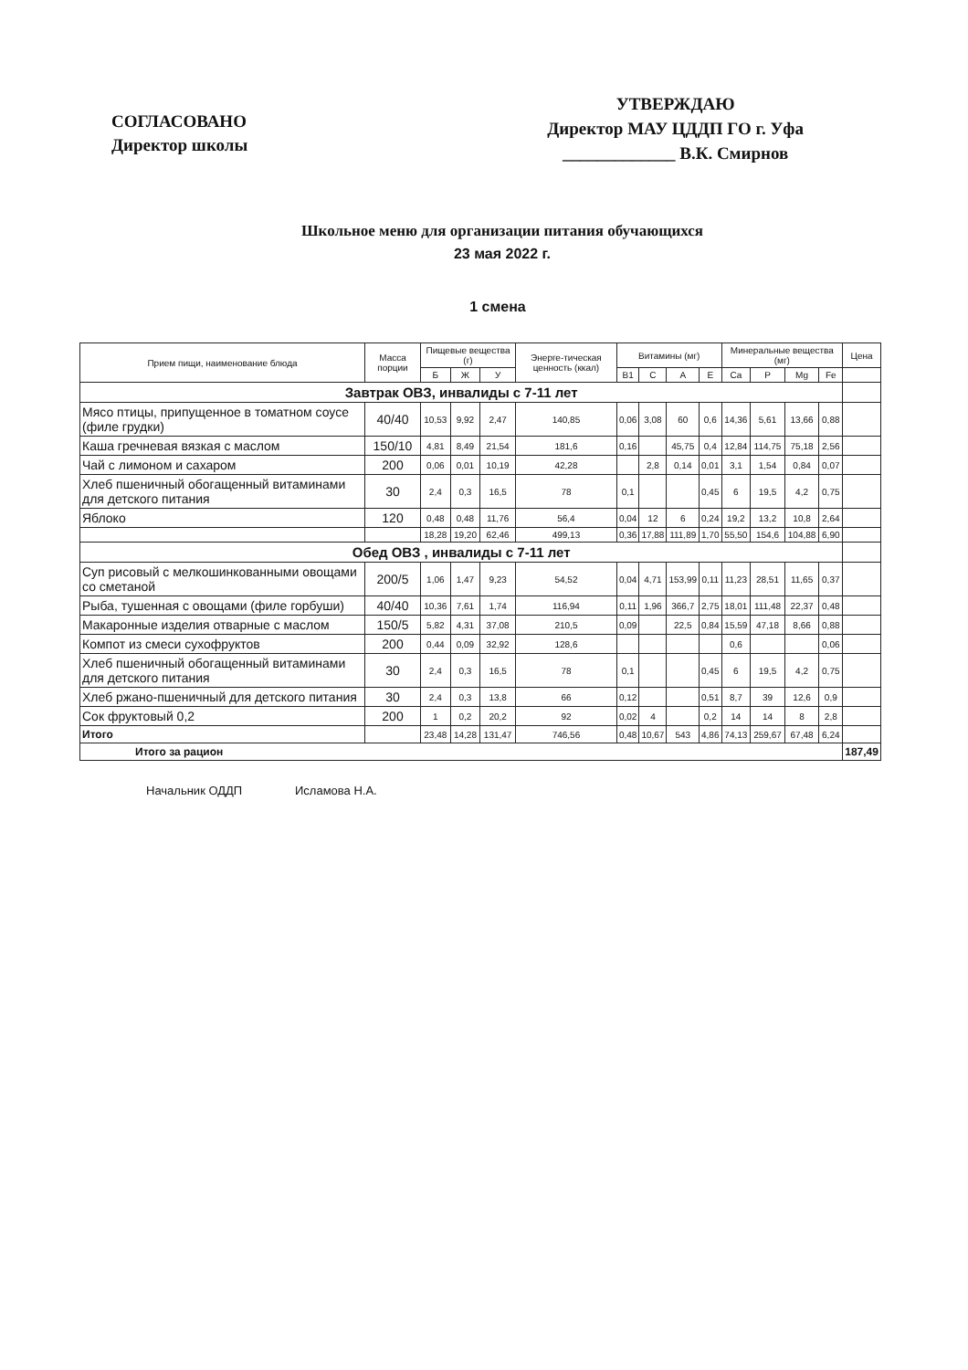СОГЛАСОВАНО
Директор школы
УТВЕРЖДАЮ
Директор МАУ ЦДДП ГО г. Уфа
_____________ В.К. Смирнов
Школьное меню для организации питания обучающихся
23 мая 2022 г.
1 смена
| Прием пищи, наименование блюда | Масса порции | Пищевые вещества (г) | | | Энерге-тическая ценность (ккал) | Витамины (мг) | | | | Минеральные вещества (мг) | | | | Цена |
| --- | --- | --- | --- | --- | --- | --- | --- | --- | --- | --- | --- | --- | --- | --- |
| | | Б | Ж | У | | B1 | C | A | E | Ca | P | Mg | Fe | |
| Завтрак ОВЗ, инвалиды с 7-11 лет | | | | | | | | | | | | | | |
| Мясо птицы, припущенное в томатном соусе (филе грудки) | 40/40 | 10,53 | 9,92 | 2,47 | 140,85 | 0,06 | 3,08 | 60 | 0,6 | 14,36 | 5,61 | 13,66 | 0,88 | |
| Каша гречневая вязкая с маслом | 150/10 | 4,81 | 8,49 | 21,54 | 181,6 | 0,16 | | 45,75 | 0,4 | 12,84 | 114,75 | 75,18 | 2,56 | |
| Чай с лимоном и сахаром | 200 | 0,06 | 0,01 | 10,19 | 42,28 | | 2,8 | 0,14 | 0,01 | 3,1 | 1,54 | 0,84 | 0,07 | |
| Хлеб пшеничный обогащенный витаминами для детского питания | 30 | 2,4 | 0,3 | 16,5 | 78 | 0,1 | | | 0,45 | 6 | 19,5 | 4,2 | 0,75 | |
| Яблоко | 120 | 0,48 | 0,48 | 11,76 | 56,4 | 0,04 | 12 | 6 | 0,24 | 19,2 | 13,2 | 10,8 | 2,64 | |
| | | 18,28 | 19,20 | 62,46 | 499,13 | 0,36 | 17,88 | 111,89 | 1,70 | 55,50 | 154,6 | 104,88 | 6,90 | |
| Обед ОВЗ , инвалиды с 7-11 лет | | | | | | | | | | | | | | |
| Суп рисовый с мелкошинкованными овощами со сметаной | 200/5 | 1,06 | 1,47 | 9,23 | 54,52 | 0,04 | 4,71 | 153,99 | 0,11 | 11,23 | 28,51 | 11,65 | 0,37 | |
| Рыба, тушенная с овощами (филе горбуши) | 40/40 | 10,36 | 7,61 | 1,74 | 116,94 | 0,11 | 1,96 | 366,7 | 2,75 | 18,01 | 111,48 | 22,37 | 0,48 | |
| Макаронные изделия отварные с маслом | 150/5 | 5,82 | 4,31 | 37,08 | 210,5 | 0,09 | | 22,5 | 0,84 | 15,59 | 47,18 | 8,66 | 0,88 | |
| Компот из смеси сухофруктов | 200 | 0,44 | 0,09 | 32,92 | 128,6 | | | | | 0,6 | | | 0,06 | |
| Хлеб пшеничный обогащенный витаминами для детского питания | 30 | 2,4 | 0,3 | 16,5 | 78 | 0,1 | | | 0,45 | 6 | 19,5 | 4,2 | 0,75 | |
| Хлеб ржано-пшеничный для детского питания | 30 | 2,4 | 0,3 | 13,8 | 66 | 0,12 | | | 0,51 | 8,7 | 39 | 12,6 | 0,9 | |
| Сок фруктовый 0,2 | 200 | 1 | 0,2 | 20,2 | 92 | 0,02 | 4 | | 0,2 | 14 | 14 | 8 | 2,8 | |
| Итого | | 23,48 | 14,28 | 131,47 | 746,56 | 0,48 | 10,67 | 543 | 4,86 | 74,13 | 259,67 | 67,48 | 6,24 | |
| Итого за рацион | | | | | | | | | | | | | | 187,49 |
Начальник ОДДП Исламова Н.А.